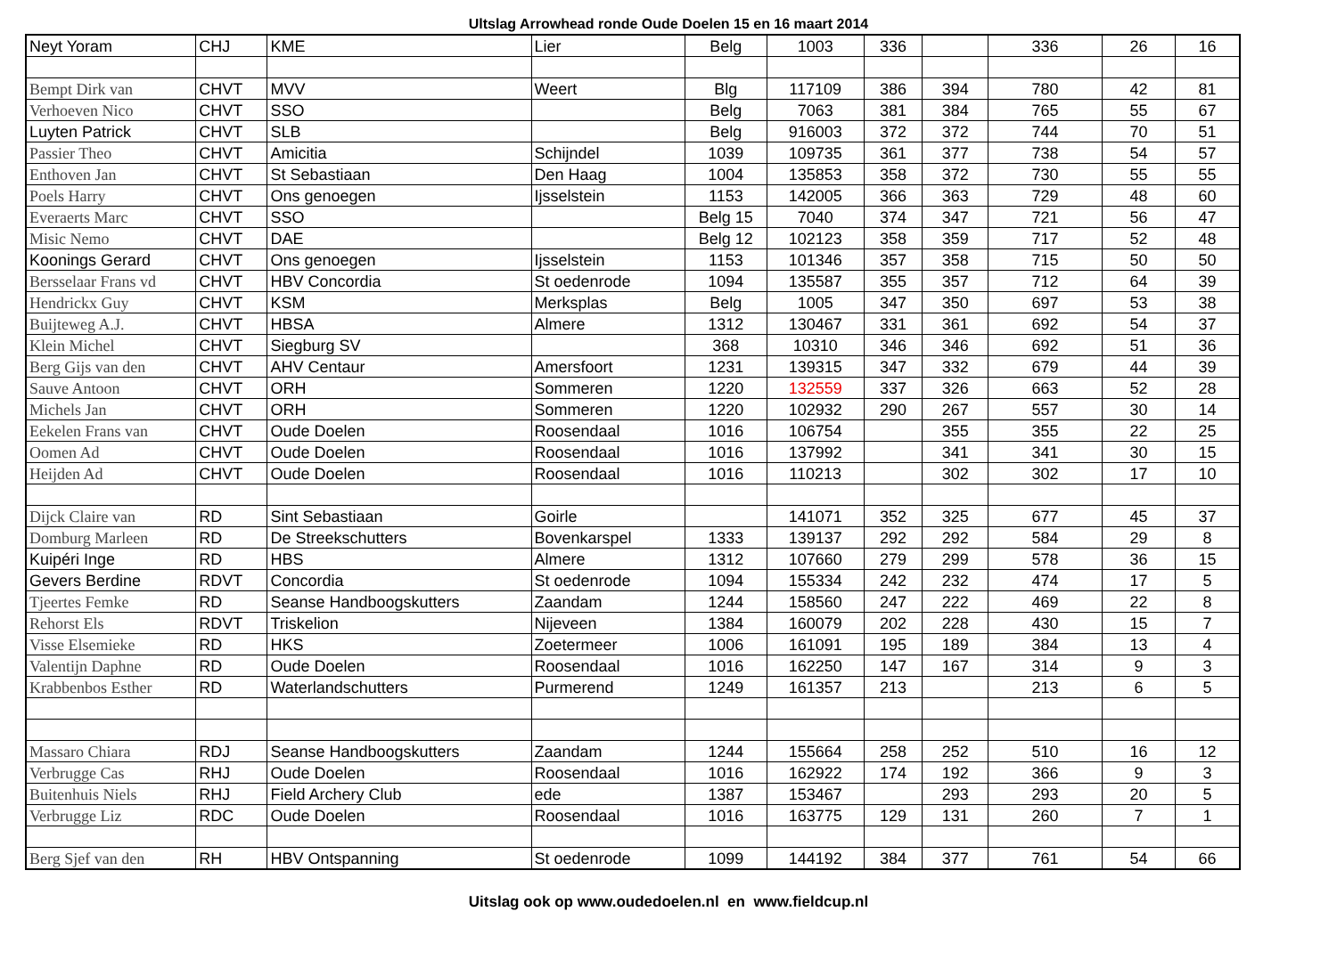Ultslag Arrowhead ronde Oude Doelen 15 en 16 maart 2014
| Neyt Yoram | CHJ | KME | Lier | Belg | 1003 | 336 | | 336 | 26 | 16 |
| Bempt Dirk van | CHVT | MVV | Weert | Blg | 117109 | 386 | 394 | 780 | 42 | 81 |
| Verhoeven Nico | CHVT | SSO | | Belg | 7063 | 381 | 384 | 765 | 55 | 67 |
| Luyten Patrick | CHVT | SLB | | Belg | 916003 | 372 | 372 | 744 | 70 | 51 |
| Passier Theo | CHVT | Amicitia | Schijndel | 1039 | 109735 | 361 | 377 | 738 | 54 | 57 |
| Enthoven Jan | CHVT | St Sebastiaan | Den Haag | 1004 | 135853 | 358 | 372 | 730 | 55 | 55 |
| Poels Harry | CHVT | Ons genoegen | Ijsselstein | 1153 | 142005 | 366 | 363 | 729 | 48 | 60 |
| Everaerts Marc | CHVT | SSO | | Belg 15 | 7040 | 374 | 347 | 721 | 56 | 47 |
| Misic Nemo | CHVT | DAE | | Belg 12 | 102123 | 358 | 359 | 717 | 52 | 48 |
| Koonings Gerard | CHVT | Ons genoegen | Ijsselstein | 1153 | 101346 | 357 | 358 | 715 | 50 | 50 |
| Bersselaar Frans vd | CHVT | HBV Concordia | St oedenrode | 1094 | 135587 | 355 | 357 | 712 | 64 | 39 |
| Hendrickx Guy | CHVT | KSM | Merksplas | Belg | 1005 | 347 | 350 | 697 | 53 | 38 |
| Buijteweg A.J. | CHVT | HBSA | Almere | 1312 | 130467 | 331 | 361 | 692 | 54 | 37 |
| Klein Michel | CHVT | Siegburg SV | | 368 | 10310 | 346 | 346 | 692 | 51 | 36 |
| Berg Gijs van den | CHVT | AHV Centaur | Amersfoort | 1231 | 139315 | 347 | 332 | 679 | 44 | 39 |
| Sauve Antoon | CHVT | ORH | Sommeren | 1220 | 132559 | 337 | 326 | 663 | 52 | 28 |
| Michels Jan | CHVT | ORH | Sommeren | 1220 | 102932 | 290 | 267 | 557 | 30 | 14 |
| Eekelen Frans van | CHVT | Oude Doelen | Roosendaal | 1016 | 106754 | | 355 | 355 | 22 | 25 |
| Oomen Ad | CHVT | Oude Doelen | Roosendaal | 1016 | 137992 | | 341 | 341 | 30 | 15 |
| Heijden Ad | CHVT | Oude Doelen | Roosendaal | 1016 | 110213 | | 302 | 302 | 17 | 10 |
| Dijck Claire van | RD | Sint Sebastiaan | Goirle | | 141071 | 352 | 325 | 677 | 45 | 37 |
| Domburg Marleen | RD | De Streekschutters | Bovenkarspel | 1333 | 139137 | 292 | 292 | 584 | 29 | 8 |
| Kuipéri Inge | RD | HBS | Almere | 1312 | 107660 | 279 | 299 | 578 | 36 | 15 |
| Gevers Berdine | RDVT | Concordia | St oedenrode | 1094 | 155334 | 242 | 232 | 474 | 17 | 5 |
| Tjeertes Femke | RD | Seanse Handboogskutters | Zaandam | 1244 | 158560 | 247 | 222 | 469 | 22 | 8 |
| Rehorst Els | RDVT | Triskelion | Nijeveen | 1384 | 160079 | 202 | 228 | 430 | 15 | 7 |
| Visse Elsemieke | RD | HKS | Zoetermeer | 1006 | 161091 | 195 | 189 | 384 | 13 | 4 |
| Valentijn Daphne | RD | Oude Doelen | Roosendaal | 1016 | 162250 | 147 | 167 | 314 | 9 | 3 |
| Krabbenbos Esther | RD | Waterlandschutters | Purmerend | 1249 | 161357 | 213 | | 213 | 6 | 5 |
| Massaro Chiara | RDJ | Seanse Handboogskutters | Zaandam | 1244 | 155664 | 258 | 252 | 510 | 16 | 12 |
| Verbrugge Cas | RHJ | Oude Doelen | Roosendaal | 1016 | 162922 | 174 | 192 | 366 | 9 | 3 |
| Buitenhuis Niels | RHJ | Field Archery Club | ede | 1387 | 153467 | | 293 | 293 | 20 | 5 |
| Verbrugge Liz | RDC | Oude Doelen | Roosendaal | 1016 | 163775 | 129 | 131 | 260 | 7 | 1 |
| Berg Sjef van den | RH | HBV Ontspanning | St oedenrode | 1099 | 144192 | 384 | 377 | 761 | 54 | 66 |
Uitslag ook op www.oudedoelen.nl en www.fieldcup.nl